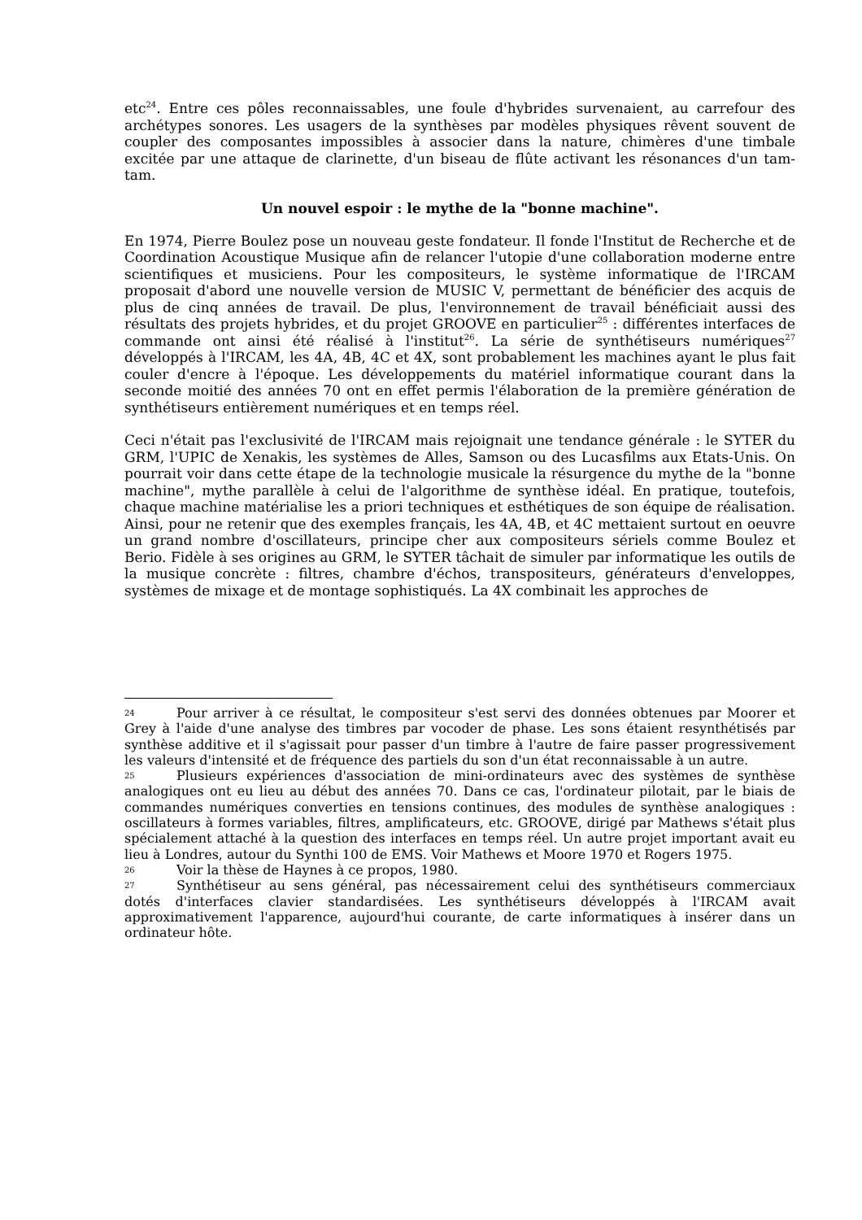etc<sup>24</sup>. Entre ces pôles reconnaissables, une foule d'hybrides survenaient, au carrefour des archétypes sonores. Les usagers de la synthèses par modèles physiques rêvent souvent de coupler des composantes impossibles à associer dans la nature, chimères d'une timbale excitée par une attaque de clarinette, d'un biseau de flûte activant les résonances d'un tam-tam.
Un nouvel espoir : le mythe de la "bonne machine".
En 1974, Pierre Boulez pose un nouveau geste fondateur. Il fonde l'Institut de Recherche et de Coordination Acoustique Musique afin de relancer l'utopie d'une collaboration moderne entre scientifiques et musiciens. Pour les compositeurs, le système informatique de l'IRCAM proposait d'abord une nouvelle version de MUSIC V, permettant de bénéficier des acquis de plus de cinq années de travail. De plus, l'environnement de travail bénéficiait aussi des résultats des projets hybrides, et du projet GROOVE en particulier<sup>25</sup> : différentes interfaces de commande ont ainsi été réalisé à l'institut<sup>26</sup>. La série de synthétiseurs numériques<sup>27</sup> développés à l'IRCAM, les 4A, 4B, 4C et 4X, sont probablement les machines ayant le plus fait couler d'encre à l'époque. Les développements du matériel informatique courant dans la seconde moitié des années 70 ont en effet permis l'élaboration de la première génération de synthétiseurs entièrement numériques et en temps réel.
Ceci n'était pas l'exclusivité de l'IRCAM mais rejoignait une tendance générale : le SYTER du GRM, l'UPIC de Xenakis, les systèmes de Alles, Samson ou des Lucasfilms aux Etats-Unis. On pourrait voir dans cette étape de la technologie musicale la résurgence du mythe de la "bonne machine", mythe parallèle à celui de l'algorithme de synthèse idéal. En pratique, toutefois, chaque machine matérialise les a priori techniques et esthétiques de son équipe de réalisation. Ainsi, pour ne retenir que des exemples français, les 4A, 4B, et 4C mettaient surtout en oeuvre un grand nombre d'oscillateurs, principe cher aux compositeurs sériels comme Boulez et Berio. Fidèle à ses origines au GRM, le SYTER tâchait de simuler par informatique les outils de la musique concrète : filtres, chambre d'échos, transpositeurs, générateurs d'enveloppes, systèmes de mixage et de montage sophistiqués. La 4X combinait les approches de
24 Pour arriver à ce résultat, le compositeur s'est servi des données obtenues par Moorer et Grey à l'aide d'une analyse des timbres par vocoder de phase. Les sons étaient resynthétisés par synthèse additive et il s'agissait pour passer d'un timbre à l'autre de faire passer progressivement les valeurs d'intensité et de fréquence des partiels du son d'un état reconnaissable à un autre.
25 Plusieurs expériences d'association de mini-ordinateurs avec des systèmes de synthèse analogiques ont eu lieu au début des années 70. Dans ce cas, l'ordinateur pilotait, par le biais de commandes numériques converties en tensions continues, des modules de synthèse analogiques : oscillateurs à formes variables, filtres, amplificateurs, etc. GROOVE, dirigé par Mathews s'était plus spécialement attaché à la question des interfaces en temps réel. Un autre projet important avait eu lieu à Londres, autour du Synthi 100 de EMS. Voir Mathews et Moore 1970 et Rogers 1975.
26 Voir la thèse de Haynes à ce propos, 1980.
27 Synthétiseur au sens général, pas nécessairement celui des synthétiseurs commerciaux dotés d'interfaces clavier standardisées. Les synthétiseurs développés à l'IRCAM avait approximativement l'apparence, aujourd'hui courante, de carte informatiques à insérer dans un ordinateur hôte.